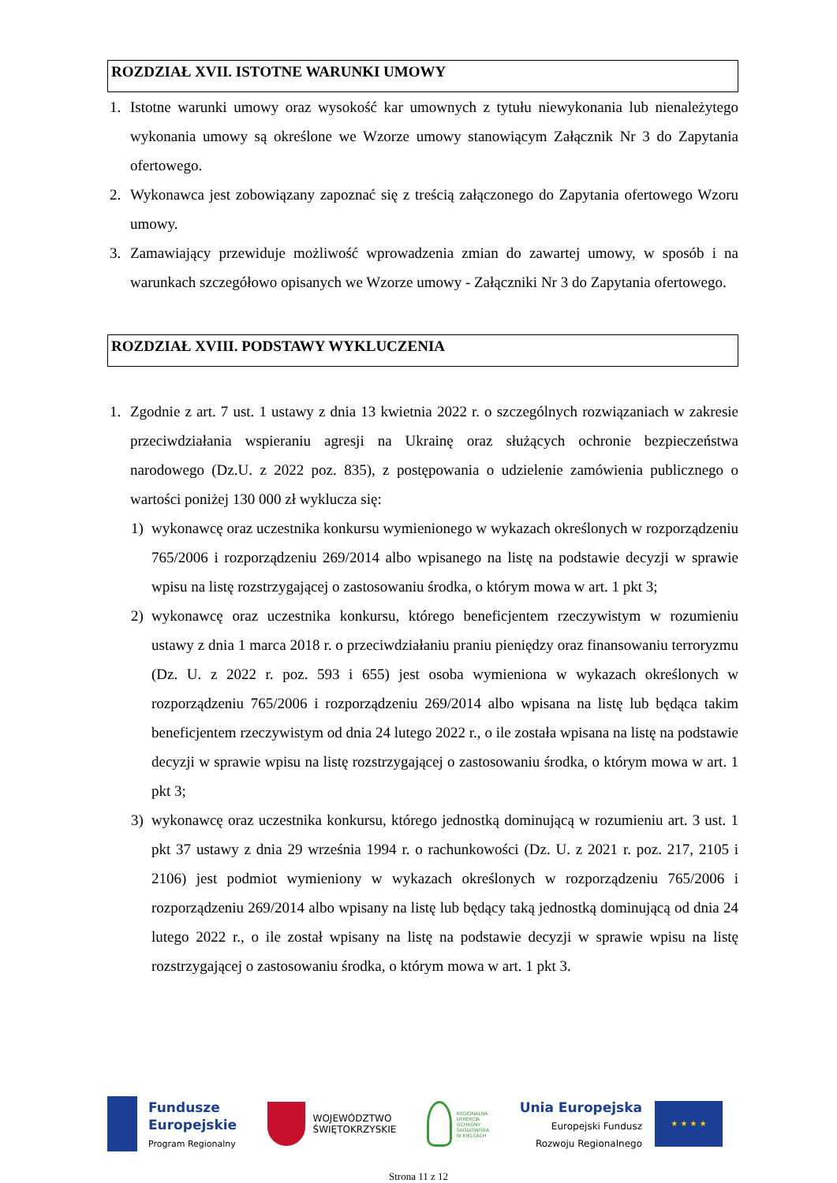ROZDZIAŁ XVII. ISTOTNE WARUNKI UMOWY
1. Istotne warunki umowy oraz wysokość kar umownych z tytułu niewykonania lub nienależytego wykonania umowy są określone we Wzorze umowy stanowiącym Załącznik Nr 3 do Zapytania ofertowego.
2. Wykonawca jest zobowiązany zapoznać się z treścią załączonego do Zapytania ofertowego Wzoru umowy.
3. Zamawiający przewiduje możliwość wprowadzenia zmian do zawartej umowy, w sposób i na warunkach szczegółowo opisanych we Wzorze umowy - Załączniki Nr 3 do Zapytania ofertowego.
ROZDZIAŁ XVIII. PODSTAWY WYKLUCZENIA
1. Zgodnie z art. 7 ust. 1 ustawy z dnia 13 kwietnia 2022 r. o szczególnych rozwiązaniach w zakresie przeciwdziałania wspieraniu agresji na Ukrainę oraz służących ochronie bezpieczeństwa narodowego (Dz.U. z 2022 poz. 835), z postępowania o udzielenie zamówienia publicznego o wartości poniżej 130 000 zł wyklucza się:
1) wykonawcę oraz uczestnika konkursu wymienionego w wykazach określonych w rozporządzeniu 765/2006 i rozporządzeniu 269/2014 albo wpisanego na listę na podstawie decyzji w sprawie wpisu na listę rozstrzygającej o zastosowaniu środka, o którym mowa w art. 1 pkt 3;
2) wykonawcę oraz uczestnika konkursu, którego beneficjentem rzeczywistym w rozumieniu ustawy z dnia 1 marca 2018 r. o przeciwdziałaniu praniu pieniędzy oraz finansowaniu terroryzmu (Dz. U. z 2022 r. poz. 593 i 655) jest osoba wymieniona w wykazach określonych w rozporządzeniu 765/2006 i rozporządzeniu 269/2014 albo wpisana na listę lub będąca takim beneficjentem rzeczywistym od dnia 24 lutego 2022 r., o ile została wpisana na listę na podstawie decyzji w sprawie wpisu na listę rozstrzygającej o zastosowaniu środka, o którym mowa w art. 1 pkt 3;
3) wykonawcę oraz uczestnika konkursu, którego jednostką dominującą w rozumieniu art. 3 ust. 1 pkt 37 ustawy z dnia 29 września 1994 r. o rachunkowości (Dz. U. z 2021 r. poz. 217, 2105 i 2106) jest podmiot wymieniony w wykazach określonych w rozporządzeniu 765/2006 i rozporządzeniu 269/2014 albo wpisany na listę lub będący taką jednostką dominującą od dnia 24 lutego 2022 r., o ile został wpisany na listę na podstawie decyzji w sprawie wpisu na listę rozstrzygającej o zastosowaniu środka, o którym mowa w art. 1 pkt 3.
Fundusze
Europejskie
Program Regionalny
WOJEWÓDZTWO
ŚWIĘTOKRZYSKIE
REGIONALNA
DYREKCJA
OCHRONY
ŚRODOWISKA
W KIELCACH
Unia Europejska
Europejski Fundusz
Rozwoju Regionalnego
★ ★ ★ ★
Strona 11 z 12